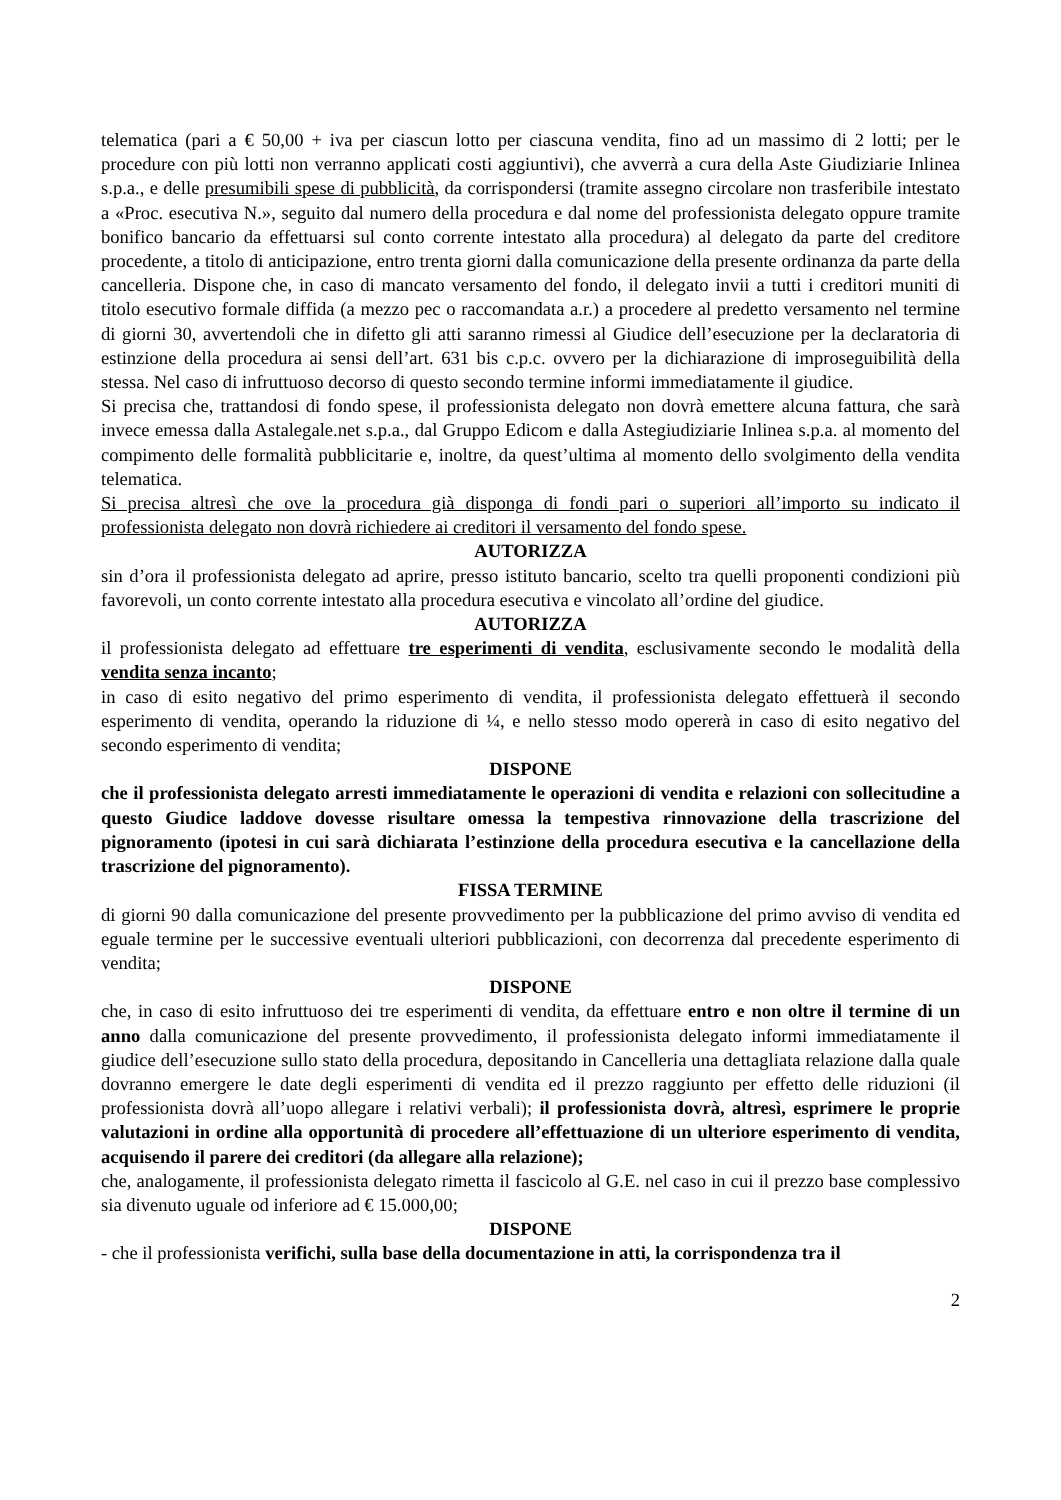telematica (pari a € 50,00 + iva per ciascun lotto per ciascuna vendita, fino ad un massimo di 2 lotti; per le procedure con più lotti non verranno applicati costi aggiuntivi), che avverrà a cura della Aste Giudiziarie Inlinea s.p.a., e delle presumibili spese di pubblicità, da corrispondersi (tramite assegno circolare non trasferibile intestato a «Proc. esecutiva N.», seguito dal numero della procedura e dal nome del professionista delegato oppure tramite bonifico bancario da effettuarsi sul conto corrente intestato alla procedura) al delegato da parte del creditore procedente, a titolo di anticipazione, entro trenta giorni dalla comunicazione della presente ordinanza da parte della cancelleria. Dispone che, in caso di mancato versamento del fondo, il delegato invii a tutti i creditori muniti di titolo esecutivo formale diffida (a mezzo pec o raccomandata a.r.) a procedere al predetto versamento nel termine di giorni 30, avvertendoli che in difetto gli atti saranno rimessi al Giudice dell’esecuzione per la declaratoria di estinzione della procedura ai sensi dell’art. 631 bis c.p.c. ovvero per la dichiarazione di improseguibilità della stessa. Nel caso di infruttuoso decorso di questo secondo termine informi immediatamente il giudice.
Si precisa che, trattandosi di fondo spese, il professionista delegato non dovrà emettere alcuna fattura, che sarà invece emessa dalla Astalegale.net s.p.a., dal Gruppo Edicom e dalla Astegiudiziarie Inlinea s.p.a. al momento del compimento delle formalità pubblicitarie e, inoltre, da quest’ultima al momento dello svolgimento della vendita telematica.
Si precisa altresì che ove la procedura già disponga di fondi pari o superiori all’importo su indicato il professionista delegato non dovrà richiedere ai creditori il versamento del fondo spese.
AUTORIZZA
sin d’ora il professionista delegato ad aprire, presso istituto bancario, scelto tra quelli proponenti condizioni più favorevoli, un conto corrente intestato alla procedura esecutiva e vincolato all’ordine del giudice.
AUTORIZZA
il professionista delegato ad effettuare tre esperimenti di vendita, esclusivamente secondo le modalità della vendita senza incanto;
in caso di esito negativo del primo esperimento di vendita, il professionista delegato effettuerà il secondo esperimento di vendita, operando la riduzione di ¼, e nello stesso modo opererà in caso di esito negativo del secondo esperimento di vendita;
DISPONE
che il professionista delegato arresti immediatamente le operazioni di vendita e relazioni con sollecitudine a questo Giudice laddove dovesse risultare omessa la tempestiva rinnovazione della trascrizione del pignoramento (ipotesi in cui sarà dichiarata l’estinzione della procedura esecutiva e la cancellazione della trascrizione del pignoramento).
FISSA TERMINE
di giorni 90 dalla comunicazione del presente provvedimento per la pubblicazione del primo avviso di vendita ed eguale termine per le successive eventuali ulteriori pubblicazioni, con decorrenza dal precedente esperimento di vendita;
DISPONE
che, in caso di esito infruttuoso dei tre esperimenti di vendita, da effettuare entro e non oltre il termine di un anno dalla comunicazione del presente provvedimento, il professionista delegato informi immediatamente il giudice dell’esecuzione sullo stato della procedura, depositando in Cancelleria una dettagliata relazione dalla quale dovranno emergere le date degli esperimenti di vendita ed il prezzo raggiunto per effetto delle riduzioni (il professionista dovrà all’uopo allegare i relativi verbali); il professionista dovrà, altresì, esprimere le proprie valutazioni in ordine alla opportunità di procedere all’effettuazione di un ulteriore esperimento di vendita, acquisendo il parere dei creditori (da allegare alla relazione);
che, analogamente, il professionista delegato rimetta il fascicolo al G.E. nel caso in cui il prezzo base complessivo sia divenuto uguale od inferiore ad € 15.000,00;
DISPONE
- che il professionista verifichi, sulla base della documentazione in atti, la corrispondenza tra il
2